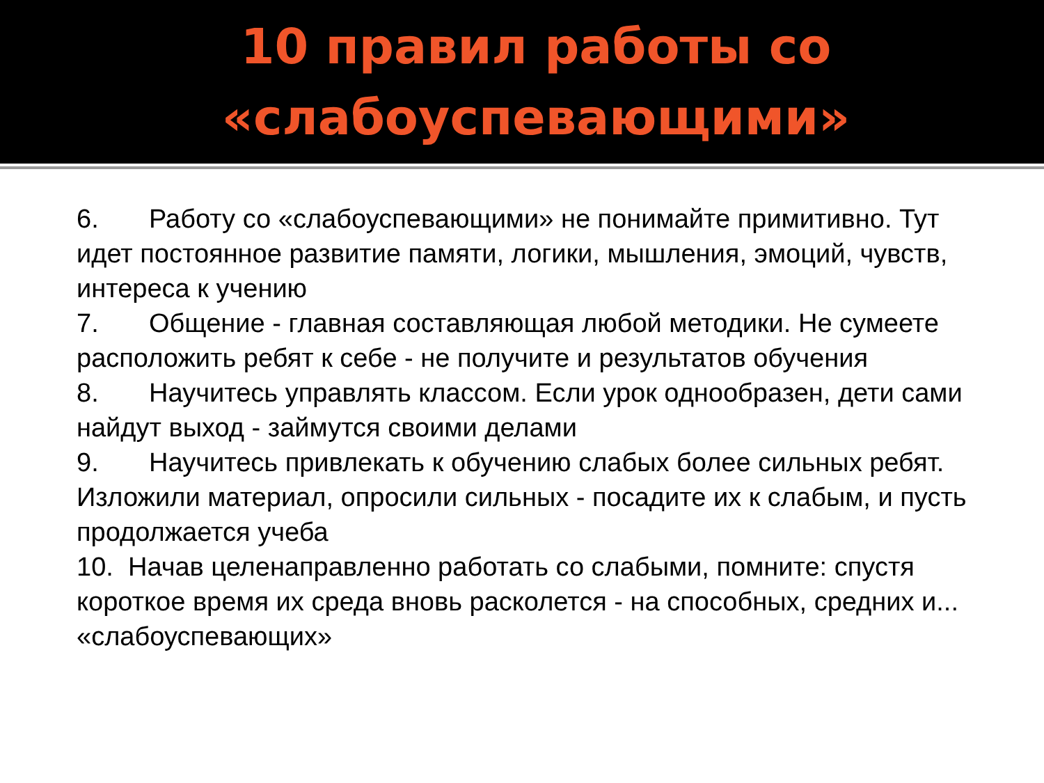10 правил работы со
«слабоуспевающими»
6. Работу со «слабоуспевающими» не понимайте примитивно. Тут идет постоянное развитие памяти, логики, мышления, эмоций, чувств, интереса к учению
7. Общение - главная составляющая любой методики. Не сумеете расположить ребят к себе - не получите и результатов обучения
8. Научитесь управлять классом. Если урок однообразен, дети сами найдут выход - займутся своими делами
9. Научитесь привлекать к обучению слабых более сильных ребят. Изложили материал, опросили сильных - посадите их к слабым, и пусть продолжается учеба
10. Начав целенаправленно работать со слабыми, помните: спустя короткое время их среда вновь расколется - на способных, средних и... «слабоуспевающих»